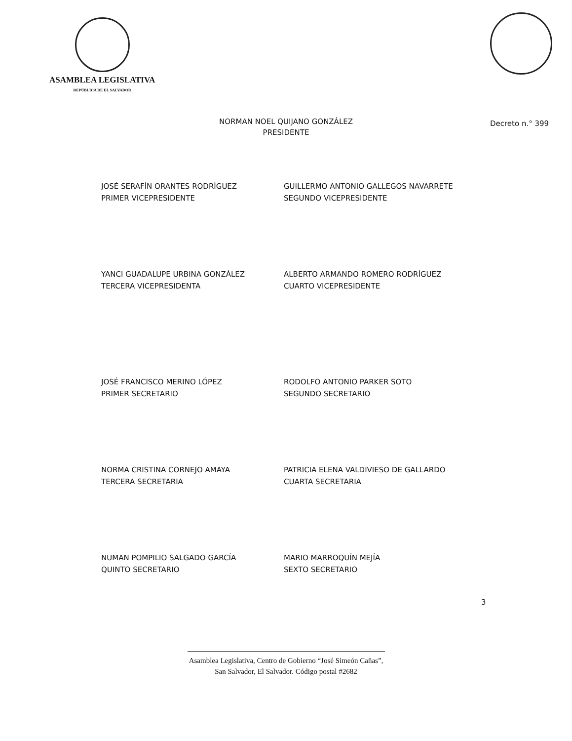ASAMBLEA LEGISLATIVA
REPÚBLICA DE EL SALVADOR
Decreto n.° 399
NORMAN NOEL QUIJANO GONZÁLEZ
PRESIDENTE
JOSÉ SERAFÍN ORANTES RODRÍGUEZ
PRIMER VICEPRESIDENTE
GUILLERMO ANTONIO GALLEGOS NAVARRETE
SEGUNDO VICEPRESIDENTE
YANCI GUADALUPE URBINA GONZÁLEZ
TERCERA VICEPRESIDENTA
ALBERTO ARMANDO ROMERO RODRÍGUEZ
CUARTO VICEPRESIDENTE
JOSÉ FRANCISCO MERINO LÓPEZ
PRIMER SECRETARIO
RODOLFO ANTONIO PARKER SOTO
SEGUNDO SECRETARIO
NORMA CRISTINA CORNEJO AMAYA
TERCERA SECRETARIA
PATRICIA ELENA VALDIVIESO DE GALLARDO
CUARTA SECRETARIA
NUMAN POMPILIO SALGADO GARCÍA
QUINTO SECRETARIO
MARIO MARROQUÍN MEJÍA
SEXTO SECRETARIO
3
Asamblea Legislativa, Centro de Gobierno “José Simeón Cañas”,
San Salvador, El Salvador. Código postal #2682